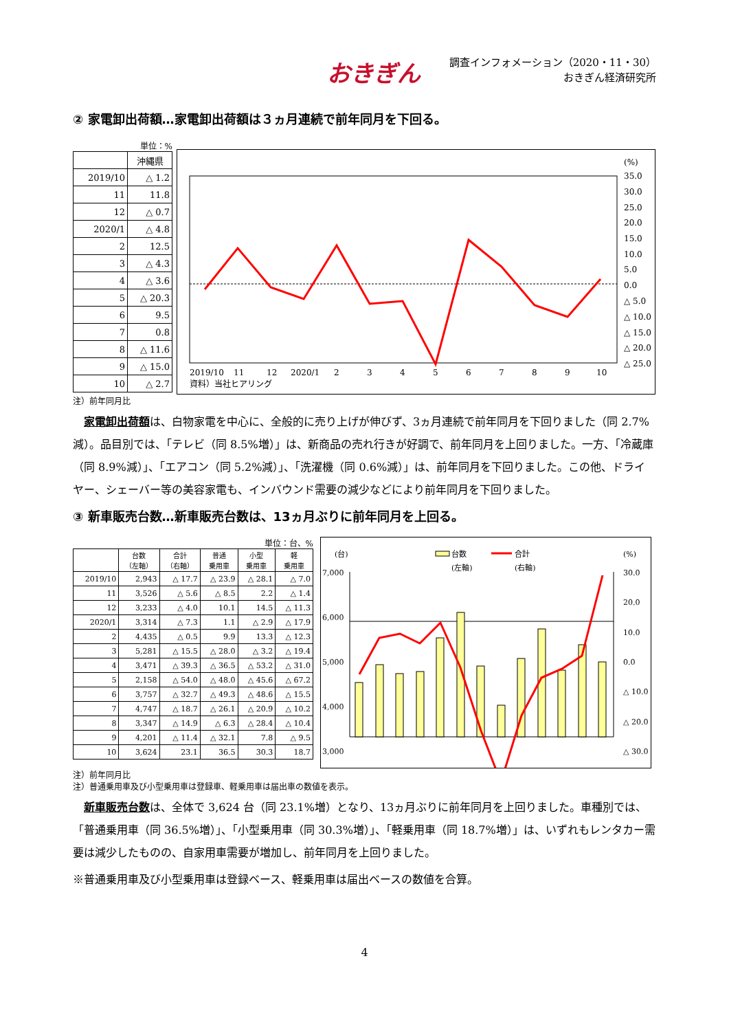おきぎん
調査インフォメーション（2020・11・30）
おきぎん経済研究所
② 家電卸出荷額…家電卸出荷額は３ヵ月連続で前年同月を下回る。
単位：%
| | 沖縄県 |
| 2019/10 | △ 1.2 |
| 11 | 11.8 |
| 12 | △ 0.7 |
| 2020/1 | △ 4.8 |
| 2 | 12.5 |
| 3 | △ 4.3 |
| 4 | △ 3.6 |
| 5 | △ 20.3 |
| 6 | 9.5 |
| 7 | 0.8 |
| 8 | △ 11.6 |
| 9 | △ 15.0 |
| 10 | △ 2.7 |
(%)
35.0
30.0
25.0
20.0
15.0
10.0
5.0
0.0
△ 5.0
△ 10.0
△ 15.0
△ 20.0
△ 25.0
2019/10
11
12
2020/1
2
3
4
5
6
7
8
9
10
資料）当社ヒアリング
注）前年同月比
家電卸出荷額は、白物家電を中心に、全般的に売り上げが伸びず、3ヵ月連続で前年同月を下回りました（同 2.7%減）。品目別では、「テレビ（同 8.5%増）」は、新商品の売れ行きが好調で、前年同月を上回りました。一方、「冷蔵庫（同 8.9%減）」、「エアコン（同 5.2%減）」、「洗濯機（同 0.6%減）」は、前年同月を下回りました。この他、ドライヤー、シェーバー等の美容家電も、インバウンド需要の減少などにより前年同月を下回りました。
③ 新車販売台数…新車販売台数は、13ヵ月ぶりに前年同月を上回る。
単位：台、%
| | 台数 （左軸） | 合計 （右軸） | 普通 乗用車 | 小型 乗用車 | 軽 乗用車 |
| --- | --- | --- | --- | --- | --- |
| 2019/10 | 2,943 | △ 17.7 | △ 23.9 | △ 28.1 | △ 7.0 |
| 11 | 3,526 | △ 5.6 | △ 8.5 | 2.2 | △ 1.4 |
| 12 | 3,233 | △ 4.0 | 10.1 | 14.5 | △ 11.3 |
| 2020/1 | 3,314 | △ 7.3 | 1.1 | △ 2.9 | △ 17.9 |
| 2 | 4,435 | △ 0.5 | 9.9 | 13.3 | △ 12.3 |
| 3 | 5,281 | △ 15.5 | △ 28.0 | △ 3.2 | △ 19.4 |
| 4 | 3,471 | △ 39.3 | △ 36.5 | △ 53.2 | △ 31.0 |
| 5 | 2,158 | △ 54.0 | △ 48.0 | △ 45.6 | △ 67.2 |
| 6 | 3,757 | △ 32.7 | △ 49.3 | △ 48.6 | △ 15.5 |
| 7 | 4,747 | △ 18.7 | △ 26.1 | △ 20.9 | △ 10.2 |
| 8 | 3,347 | △ 14.9 | △ 6.3 | △ 28.4 | △ 10.4 |
| 9 | 4,201 | △ 11.4 | △ 32.1 | 7.8 | △ 9.5 |
| 10 | 3,624 | 23.1 | 36.5 | 30.3 | 18.7 |
台数
(左軸)
合計
(右軸)
(台)
(%)
7,000
6,000
5,000
4,000
3,000
30.0
20.0
10.0
0.0
△ 10.0
△ 20.0
△ 30.0
注）前年同月比
注）普通乗用車及び小型乗用車は登録車、軽乗用車は届出車の数値を表示。
新車販売台数は、全体で 3,624 台（同 23.1%増）となり、13ヵ月ぶりに前年同月を上回りました。車種別では、「普通乗用車（同 36.5%増）」、「小型乗用車（同 30.3%増）」、「軽乗用車（同 18.7%増）」は、いずれもレンタカー需要は減少したものの、自家用車需要が増加し、前年同月を上回りました。
※普通乗用車及び小型乗用車は登録ベース、軽乗用車は届出ベースの数値を合算。
4